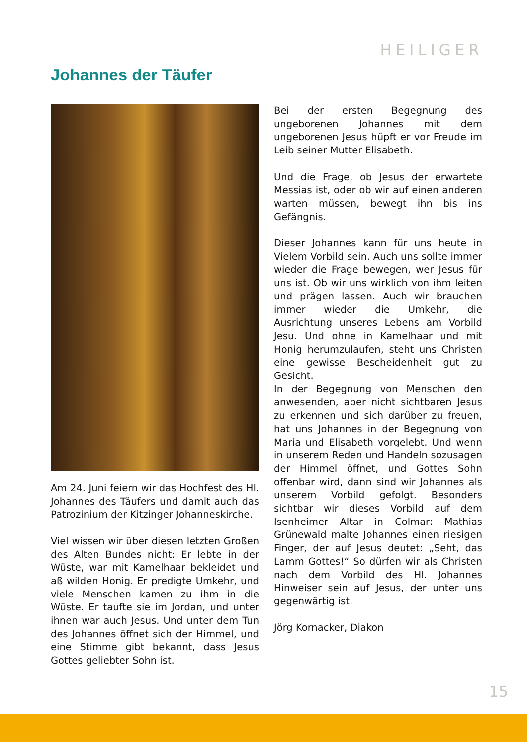HEILIGER
Johannes der Täufer
Am 24. Juni feiern wir das Hochfest des Hl. Johannes des Täufers und damit auch das Patrozinium der Kitzinger Johanneskirche.
Viel wissen wir über diesen letzten Großen des Alten Bundes nicht: Er lebte in der Wüste, war mit Kamelhaar bekleidet und aß wilden Honig. Er predigte Umkehr, und viele Menschen kamen zu ihm in die Wüste. Er taufte sie im Jordan, und unter ihnen war auch Jesus. Und unter dem Tun des Johannes öffnet sich der Himmel, und eine Stimme gibt bekannt, dass Jesus Gottes geliebter Sohn ist.
Bei der ersten Begegnung des ungeborenen Johannes mit dem ungeborenen Jesus hüpft er vor Freude im Leib seiner Mutter Elisabeth.
Und die Frage, ob Jesus der erwartete Messias ist, oder ob wir auf einen anderen warten müssen, bewegt ihn bis ins Gefängnis.
Dieser Johannes kann für uns heute in Vielem Vorbild sein. Auch uns sollte immer wieder die Frage bewegen, wer Jesus für uns ist. Ob wir uns wirklich von ihm leiten und prägen lassen. Auch wir brauchen immer wieder die Umkehr, die Ausrichtung unseres Lebens am Vorbild Jesu. Und ohne in Kamelhaar und mit Honig herumzulaufen, steht uns Christen eine gewisse Bescheidenheit gut zu Gesicht.
In der Begegnung von Menschen den anwesenden, aber nicht sichtbaren Jesus zu erkennen und sich darüber zu freuen, hat uns Johannes in der Begegnung von Maria und Elisabeth vorgelebt. Und wenn in unserem Reden und Handeln sozusagen der Himmel öffnet, und Gottes Sohn offenbar wird, dann sind wir Johannes als unserem Vorbild gefolgt. Besonders sichtbar wir dieses Vorbild auf dem Isenheimer Altar in Colmar: Mathias Grünewald malte Johannes einen riesigen Finger, der auf Jesus deutet: „Seht, das Lamm Gottes!“ So dürfen wir als Christen nach dem Vorbild des Hl. Johannes Hinweiser sein auf Jesus, der unter uns gegenwärtig ist.
Jörg Kornacker, Diakon
15